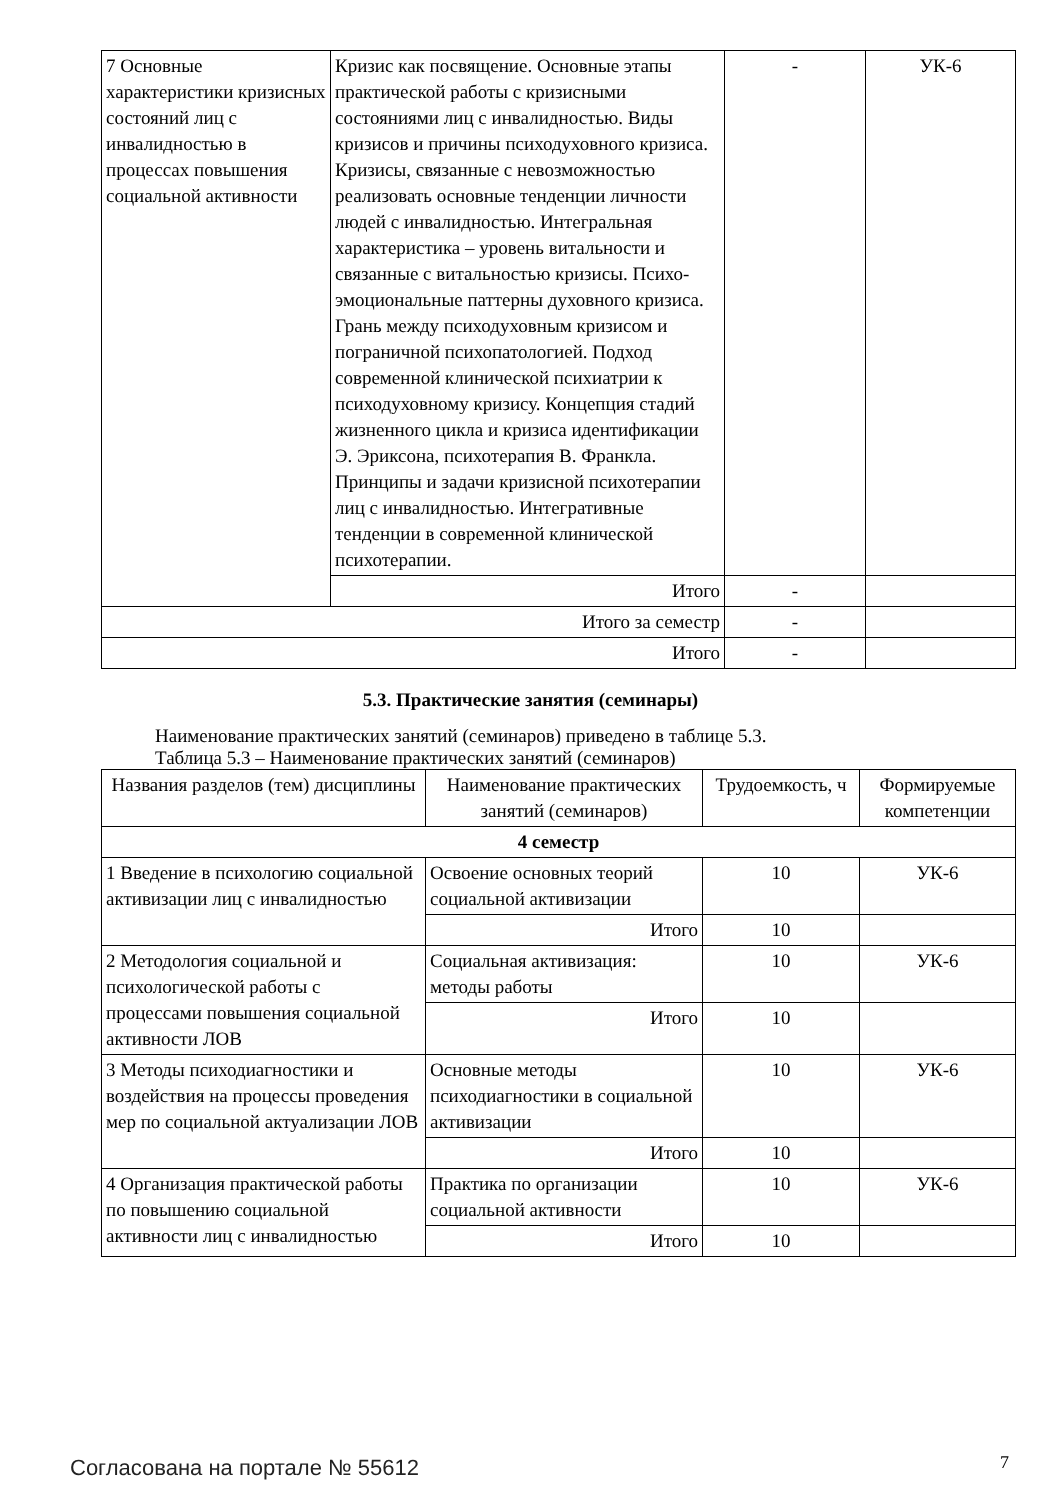| 7 Основные характеристики кризисных состояний лиц с инвалидностью в процессах повышения социальной активности | Кризис как посвящение. Основные этапы практической работы с кризисными состояниями лиц с инвалидностью. Виды кризисов и причины психодуховного кризиса. Кризисы, связанные с невозможностью реализовать основные тенденции личности людей с инвалидностью. Интегральная характеристика – уровень витальности и связанные с витальностью кризисы. Психо-эмоциональные паттерны духовного кризиса. Грань между психодуховным кризисом и пограничной психопатологией. Подход современной клинической психиатрии к психодуховному кризису. Концепция стадий жизненного цикла и кризиса идентификации Э. Эриксона, психотерапия В. Франкла. Принципы и задачи кризисной психотерапии лиц с инвалидностью. Интегративные тенденции в современной клинической психотерапии. | - | УК-6 |
| | Итого | - | |
| Итого за семестр | | - | |
| Итого | | - | |
5.3. Практические занятия (семинары)
Наименование практических занятий (семинаров) приведено в таблице 5.3.
Таблица 5.3 – Наименование практических занятий (семинаров)
| Названия разделов (тем) дисциплины | Наименование практических занятий (семинаров) | Трудоемкость, ч | Формируемые компетенции |
| --- | --- | --- | --- |
| 4 семестр | | | |
| 1 Введение в психологию социальной активизации лиц с инвалидностью | Освоение основных теорий социальной активизации | 10 | УК-6 |
| | Итого | 10 | |
| 2 Методология социальной и психологической работы с процессами повышения социальной активности ЛОВ | Социальная активизация: методы работы | 10 | УК-6 |
| | Итого | 10 | |
| 3 Методы психодиагностики и воздействия на процессы проведения мер по социальной актуализации ЛОВ | Основные методы психодиагностики в социальной активизации | 10 | УК-6 |
| | Итого | 10 | |
| 4 Организация практической работы по повышению социальной активности лиц с инвалидностью | Практика по организации социальной активности | 10 | УК-6 |
| | Итого | 10 | |
Согласована на портале № 55612 7